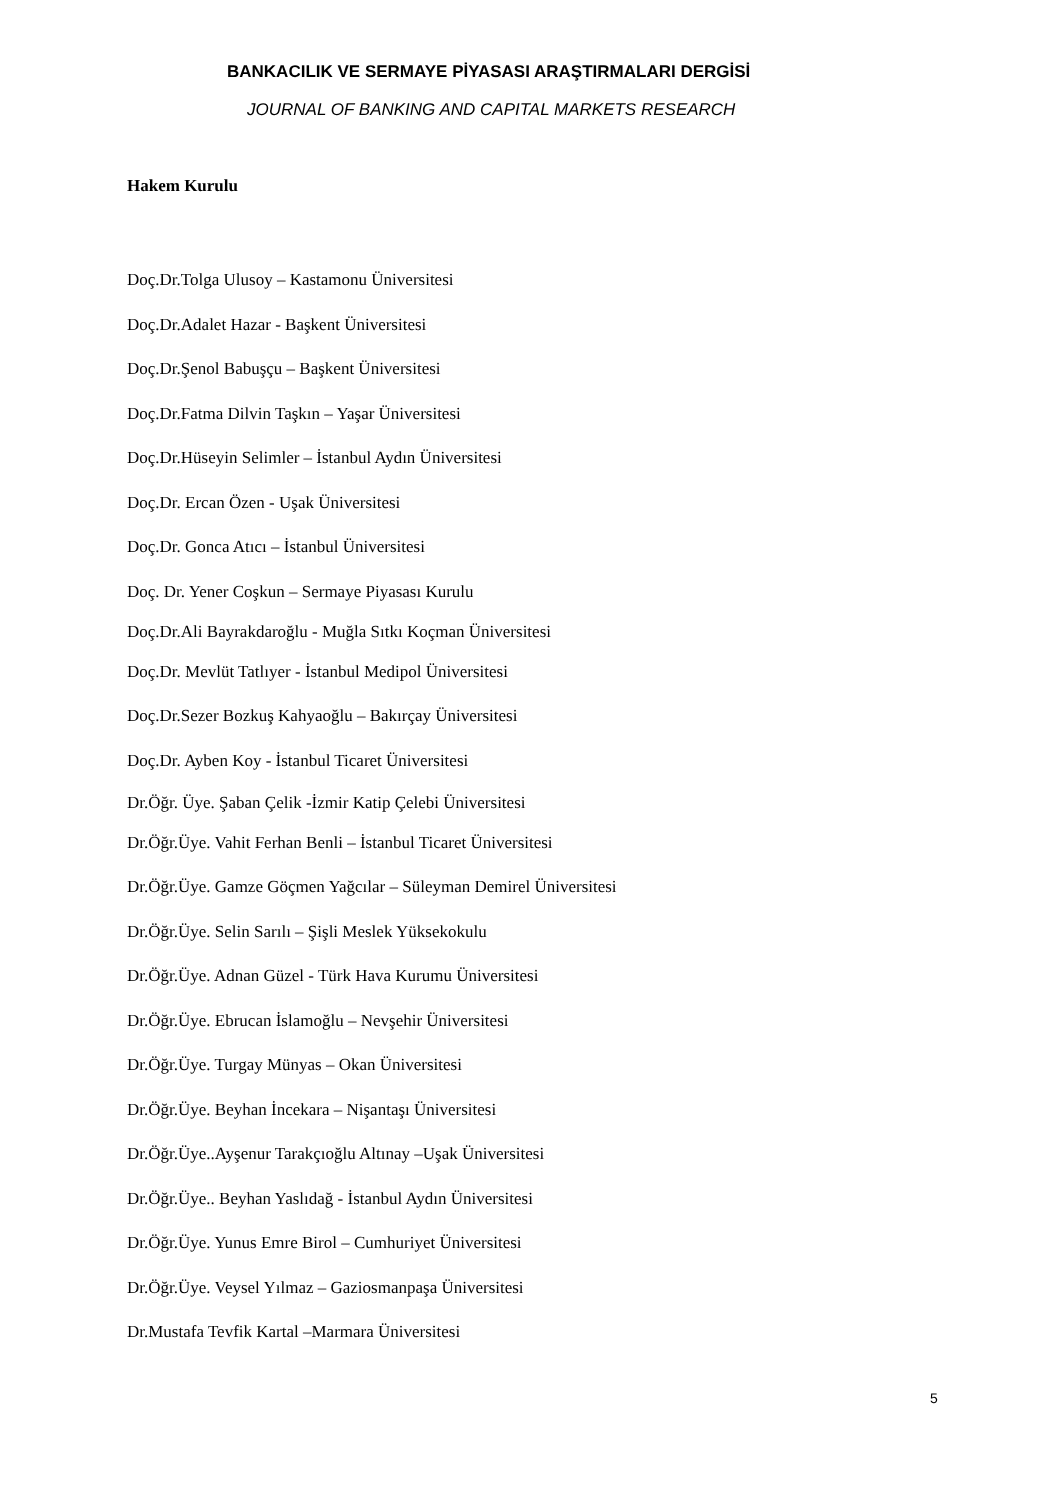BANKACILIK VE SERMAYE PİYASASI ARAŞTIRMALARI DERGİSİ
JOURNAL OF BANKING AND CAPITAL MARKETS RESEARCH
Hakem Kurulu
Doç.Dr.Tolga Ulusoy – Kastamonu Üniversitesi
Doç.Dr.Adalet Hazar - Başkent Üniversitesi
Doç.Dr.Şenol Babuşçu – Başkent Üniversitesi
Doç.Dr.Fatma Dilvin Taşkın – Yaşar Üniversitesi
Doç.Dr.Hüseyin Selimler – İstanbul Aydın Üniversitesi
Doç.Dr. Ercan Özen - Uşak Üniversitesi
Doç.Dr. Gonca Atıcı – İstanbul Üniversitesi
Doç. Dr. Yener Coşkun – Sermaye Piyasası Kurulu
Doç.Dr.Ali Bayrakdaroğlu - Muğla Sıtkı Koçman Üniversitesi
Doç.Dr. Mevlüt Tatlıyer - İstanbul Medipol Üniversitesi
Doç.Dr.Sezer Bozkuş Kahyaoğlu – Bakırçay Üniversitesi
Doç.Dr. Ayben Koy - İstanbul Ticaret Üniversitesi
Dr.Öğr. Üye. Şaban Çelik -İzmir Katip Çelebi Üniversitesi
Dr.Öğr.Üye. Vahit Ferhan Benli – İstanbul Ticaret Üniversitesi
Dr.Öğr.Üye. Gamze Göçmen Yağcılar – Süleyman Demirel Üniversitesi
Dr.Öğr.Üye. Selin Sarılı – Şişli Meslek Yüksekokulu
Dr.Öğr.Üye. Adnan Güzel - Türk Hava Kurumu Üniversitesi
Dr.Öğr.Üye. Ebrucan İslamoğlu – Nevşehir Üniversitesi
Dr.Öğr.Üye. Turgay Münyas – Okan Üniversitesi
Dr.Öğr.Üye. Beyhan İncekara – Nişantaşı Üniversitesi
Dr.Öğr.Üye..Ayşenur Tarakçıoğlu Altınay –Uşak Üniversitesi
Dr.Öğr.Üye.. Beyhan Yaslıdağ - İstanbul Aydın Üniversitesi
Dr.Öğr.Üye. Yunus Emre Birol – Cumhuriyet Üniversitesi
Dr.Öğr.Üye. Veysel Yılmaz – Gaziosmanpaşa Üniversitesi
Dr.Mustafa Tevfik Kartal –Marmara Üniversitesi
5